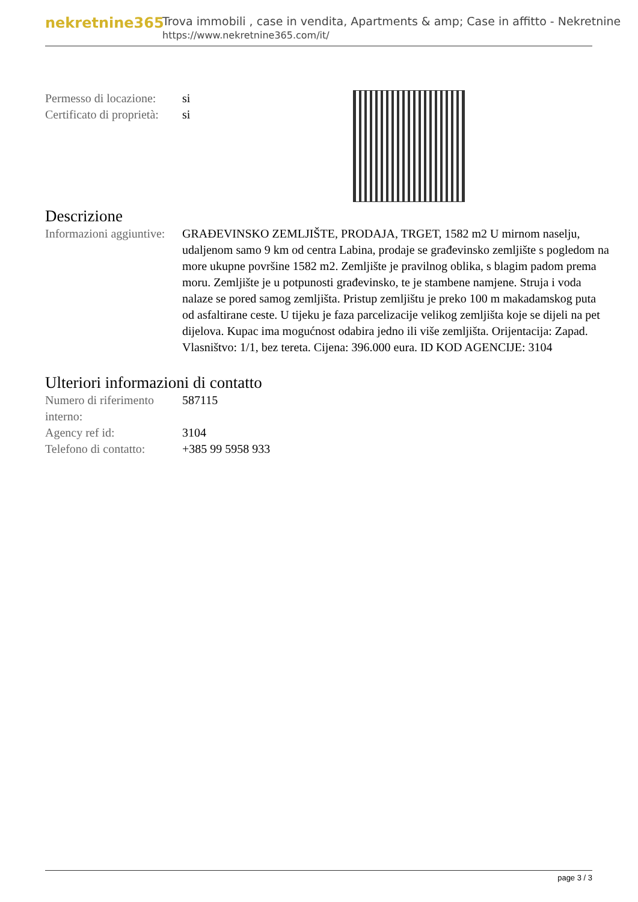nekretnine365
Trova immobili , case in vendita, Apartments & amp; Case in affitto - Nekretnine
https://www.nekretnine365.com/it/
| Permesso di locazione: | si |
| Certificato di proprietà: | si |
Descrizione
| Informazioni aggiuntive: | GRAĐEVINSKO ZEMLJIŠTE, PRODAJA, TRGET, 1582 m2 U mirnom naselju, udaljenom samo 9 km od centra Labina, prodaje se građevinsko zemljište s pogledom na more ukupne površine 1582 m2. Zemljište je pravilnog oblika, s blagim padom prema moru. Zemljište je u potpunosti građevinsko, te je stambene namjene. Struja i voda nalaze se pored samog zemljišta. Pristup zemljištu je preko 100 m makadamskog puta od asfaltirane ceste. U tijeku je faza parcelizacije velikog zemljišta koje se dijeli na pet dijelova. Kupac ima mogućnost odabira jedno ili više zemljišta. Orijentacija: Zapad. Vlasništvo: 1/1, bez tereta. Cijena: 396.000 eura. ID KOD AGENCIJE: 3104 |
Ulteriori informazioni di contatto
| Numero di riferimento interno: | 587115 |
| Agency ref id: | 3104 |
| Telefono di contatto: | +385 99 5958 933 |
page 3 / 3